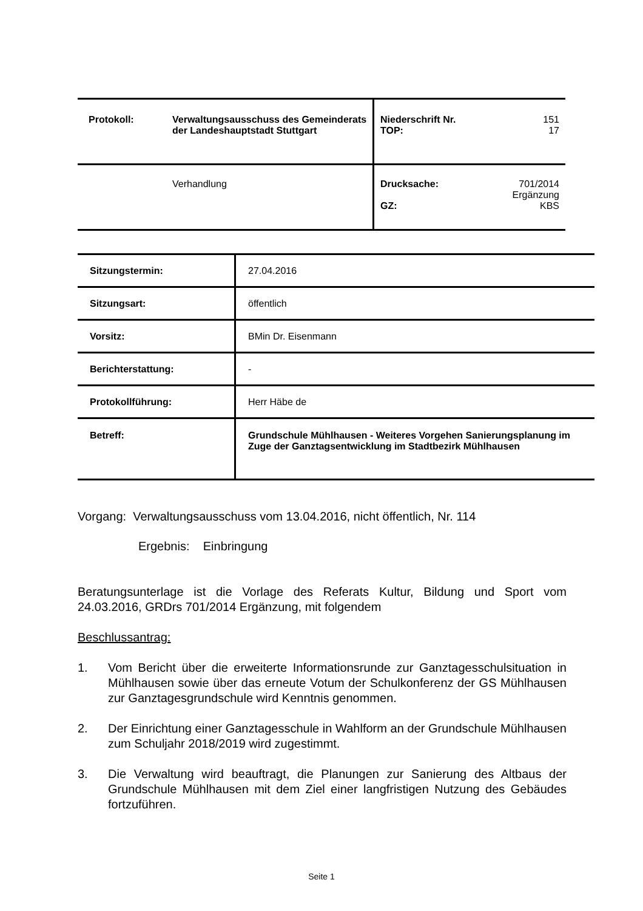| Protokoll: | Verwaltungsausschuss des Gemeinderats der Landeshauptstadt Stuttgart | Niederschrift Nr. TOP: | 151 17 |
| | Verhandlung | Drucksache: GZ: | 701/2014 Ergänzung KBS |
| Sitzungstermin: | 27.04.2016 |
| Sitzungsart: | öffentlich |
| Vorsitz: | BMin Dr. Eisenmann |
| Berichterstattung: | - |
| Protokollführung: | Herr Häbe de |
| Betreff: | Grundschule Mühlhausen - Weiteres Vorgehen Sanierungsplanung im Zuge der Ganztagsentwicklung im Stadtbezirk Mühlhausen |
Vorgang: Verwaltungsausschuss vom 13.04.2016, nicht öffentlich, Nr. 114
Ergebnis: Einbringung
Beratungsunterlage ist die Vorlage des Referats Kultur, Bildung und Sport vom 24.03.2016, GRDrs 701/2014 Ergänzung, mit folgendem
Beschlussantrag:
1. Vom Bericht über die erweiterte Informationsrunde zur Ganztagesschulsituation in Mühlhausen sowie über das erneute Votum der Schulkonferenz der GS Mühlhausen zur Ganztagesgrundschule wird Kenntnis genommen.
2. Der Einrichtung einer Ganztagesschule in Wahlform an der Grundschule Mühlhausen zum Schuljahr 2018/2019 wird zugestimmt.
3. Die Verwaltung wird beauftragt, die Planungen zur Sanierung des Altbaus der Grundschule Mühlhausen mit dem Ziel einer langfristigen Nutzung des Gebäudes fortzuführen.
Seite 1